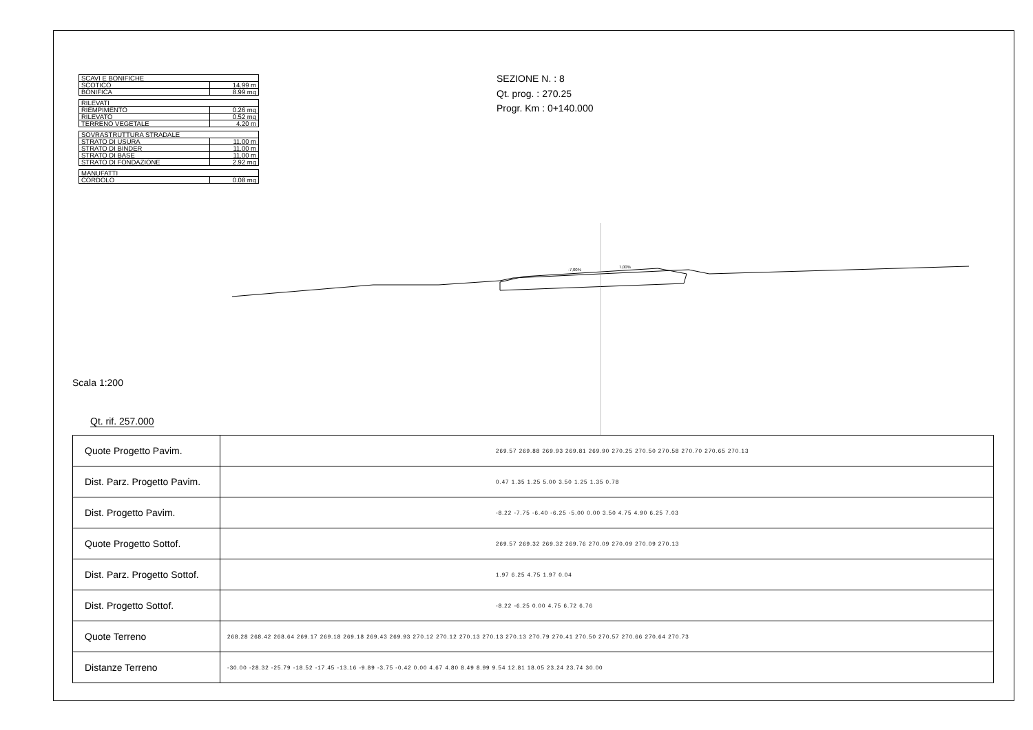-7,00%
7,00%
| SCAVI E BONIFICHE | |
| SCOTICO | 14.99 m |
| BONIFICA | 8.99 mq |
| RILEVATI | |
| RIEMPIMENTO | 0.26 mq |
| RILEVATO | 0.52 mq |
| TERRENO VEGETALE | 4.20 m |
| SOVRASTRUTTURA STRADALE | |
| STRATO DI USURA | 11.00 m |
| STRATO DI BINDER | 11.00 m |
| STRATO DI BASE | 11.00 m |
| STRATO DI FONDAZIONE | 2.92 mq |
| MANUFATTI | |
| CORDOLO | 0.08 mq |
SEZIONE N. : 8
Qt. prog. : 270.25
Progr. Km : 0+140.000
Scala 1:200
Qt. rif. 257.000
| Quote Progetto Pavim. | 269.57 269.88 269.93 269.81 269.90 270.25 270.50 270.58 270.70 270.65 270.13 |
| Dist. Parz. Progetto Pavim. | 0.47 1.35 1.25 5.00 3.50 1.25 1.35 0.78 |
| Dist. Progetto Pavim. | -8.22 -7.75 -6.40 -6.25 -5.00 0.00 3.50 4.75 4.90 6.25 7.03 |
| Quote Progetto Sottof. | 269.57 269.32 269.32 269.76 270.09 270.09 270.09 270.13 |
| Dist. Parz. Progetto Sottof. | 1.97 6.25 4.75 1.97 0.04 |
| Dist. Progetto Sottof. | -8.22 -6.25 0.00 4.75 6.72 6.76 |
| Quote Terreno | 268.28 268.42 268.64 269.17 269.18 269.18 269.43 269.93 270.12 270.12 270.13 270.13 270.13 270.79 270.41 270.50 270.57 270.66 270.64 270.73 |
| Distanze Terreno | -30.00 -28.32 -25.79 -18.52 -17.45 -13.16 -9.89 -3.75 -0.42 0.00 4.67 4.80 8.49 8.99 9.54 12.81 18.05 23.24 23.74 30.00 |